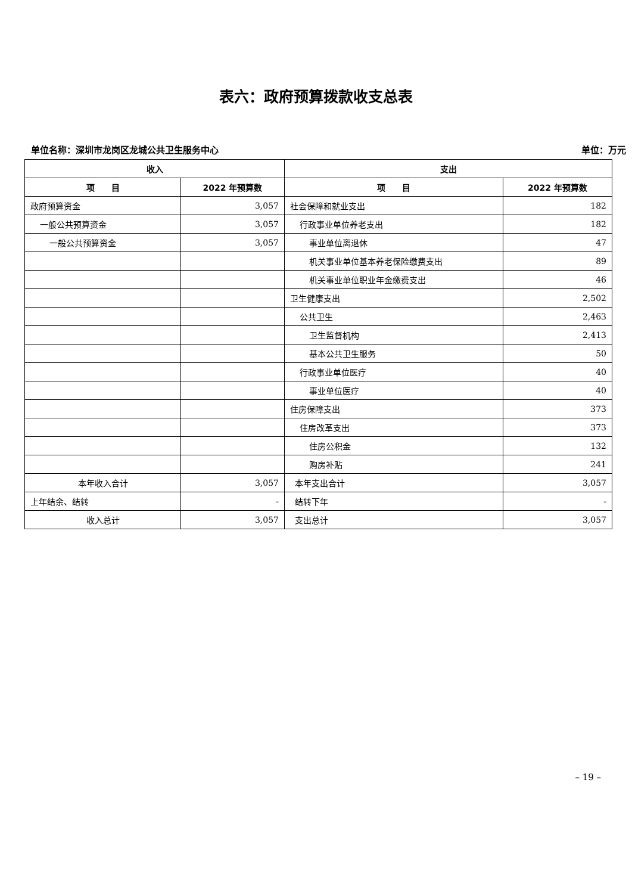表六：政府预算拨款收支总表
单位名称：深圳市龙岗区龙城公共卫生服务中心 单位：万元
| 收入 | | 支出 | |
| --- | --- | --- | --- |
| 项 目 | 2022 年预算数 | 项 目 | 2022 年预算数 |
| 政府预算资金 | 3,057 | 社会保障和就业支出 | 182 |
| 一般公共预算资金 | 3,057 | 行政事业单位养老支出 | 182 |
| 一般公共预算资金 | 3,057 | 事业单位离退休 | 47 |
| | | 机关事业单位基本养老保险缴费支出 | 89 |
| | | 机关事业单位职业年金缴费支出 | 46 |
| | | 卫生健康支出 | 2,502 |
| | | 公共卫生 | 2,463 |
| | | 卫生监督机构 | 2,413 |
| | | 基本公共卫生服务 | 50 |
| | | 行政事业单位医疗 | 40 |
| | | 事业单位医疗 | 40 |
| | | 住房保障支出 | 373 |
| | | 住房改革支出 | 373 |
| | | 住房公积金 | 132 |
| | | 购房补贴 | 241 |
| 本年收入合计 | 3,057 | 本年支出合计 | 3,057 |
| 上年结余、结转 | - | 结转下年 | - |
| 收入总计 | 3,057 | 支出总计 | 3,057 |
– 19 –